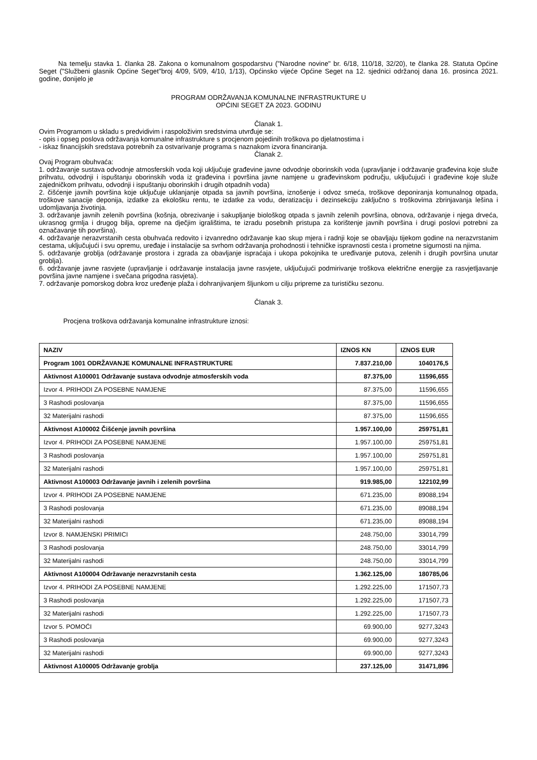Na temelju stavka 1. članka 28. Zakona o komunalnom gospodarstvu ("Narodne novine" br. 6/18, 110/18, 32/20), te članka 28. Statuta Općine Seget ("Službeni glasnik Općine Seget"broj 4/09, 5/09, 4/10, 1/13), Općinsko vijeće Općine Seget na 12. sjednici održanoj dana 16. prosinca 2021. godine, donijelo je
PROGRAM ODRŽAVANJA KOMUNALNE INFRASTRUKTURE U
OPĆINI SEGET ZA 2023. GODINU
Članak 1.
Ovim Programom u skladu s predvidivim i raspoloživim sredstvima utvrđuje se:
- opis i opseg poslova održavanja komunalne infrastrukture s procjenom pojedinih troškova po djelatnostima i
- iskaz financijskih sredstava potrebnih za ostvarivanje programa s naznakom izvora financiranja.
Članak 2.
Ovaj Program obuhvaća:
1. održavanje sustava odvodnje atmosferskih voda koji uključuje građevine javne odvodnje oborinskih voda (upravljanje i održavanje građevina koje služe prihvatu, odvodnji i ispuštanju oborinskih voda iz građevina i površina javne namjene u građevinskom području, uključujući i građevine koje služe zajedničkom prihvatu, odvodnji i ispuštanju oborinskih i drugih otpadnih voda)
2. čišćenje javnih površina koje uključuje uklanjanje otpada sa javnih površina, iznošenje i odvoz smeća, troškove deponiranja komunalnog otpada, troškove sanacije deponija, izdatke za ekološku rentu, te izdatke za vodu, deratizaciju i dezinsekciju zaključno s troškovima zbrinjavanja lešina i udomljavanja životinja.
3. održavanje javnih zelenih površina (košnja, obrezivanje i sakupljanje biološkog otpada s javnih zelenih površina, obnova, održavanje i njega drveća, ukrasnog grmlja i drugog bilja, opreme na dječjim igralištima, te izradu posebnih pristupa za korištenje javnih površina i drugi poslovi potrebni za označavanje tih površina).
4. održavanje nerazvrstanih cesta obuhvaća redovito i izvanredno održavanje kao skup mjera i radnji koje se obavljaju tijekom godine na nerazvrstanim cestama, uključujući i svu opremu, uređaje i instalacije sa svrhom održavanja prohodnosti i tehničke ispravnosti cesta i prometne sigurnosti na njima.
5. održavanje groblja (održavanje prostora i zgrada za obavljanje ispraćaja i ukopa pokojnika te uređivanje putova, zelenih i drugih površina unutar groblja).
6. održavanje javne rasvjete (upravljanje i održavanje instalacija javne rasvjete, uključujući podmirivanje troškova električne energije za rasvjetljavanje površina javne namjene i svečana prigodna rasvjeta).
7. održavanje pomorskog dobra kroz uređenje plaža i dohranjivanjem šljunkom u cilju pripreme za turističku sezonu.
Članak 3.
Procjena troškova održavanja komunalne infrastrukture iznosi:
| NAZIV | IZNOS KN | IZNOS EUR |
| --- | --- | --- |
| Program 1001 ODRŽAVANJE KOMUNALNE INFRASTRUKTURE | 7.837.210,00 | 1040176,5 |
| Aktivnost A100001 Održavanje sustava odvodnje atmosferskih voda | 87.375,00 | 11596,655 |
| Izvor 4. PRIHODI ZA POSEBNE NAMJENE | 87.375,00 | 11596,655 |
| 3 Rashodi poslovanja | 87.375,00 | 11596,655 |
| 32 Materijalni rashodi | 87.375,00 | 11596,655 |
| Aktivnost A100002 Čišćenje javnih površina | 1.957.100,00 | 259751,81 |
| Izvor 4. PRIHODI ZA POSEBNE NAMJENE | 1.957.100,00 | 259751,81 |
| 3 Rashodi poslovanja | 1.957.100,00 | 259751,81 |
| 32 Materijalni rashodi | 1.957.100,00 | 259751,81 |
| Aktivnost A100003 Održavanje javnih i zelenih površina | 919.985,00 | 122102,99 |
| Izvor 4. PRIHODI ZA POSEBNE NAMJENE | 671.235,00 | 89088,194 |
| 3 Rashodi poslovanja | 671.235,00 | 89088,194 |
| 32 Materijalni rashodi | 671.235,00 | 89088,194 |
| Izvor 8. NAMJENSKI PRIMICI | 248.750,00 | 33014,799 |
| 3 Rashodi poslovanja | 248.750,00 | 33014,799 |
| 32 Materijalni rashodi | 248.750,00 | 33014,799 |
| Aktivnost A100004 Održavanje nerazvrstanih cesta | 1.362.125,00 | 180785,06 |
| Izvor 4. PRIHODI ZA POSEBNE NAMJENE | 1.292.225,00 | 171507,73 |
| 3 Rashodi poslovanja | 1.292.225,00 | 171507,73 |
| 32 Materijalni rashodi | 1.292.225,00 | 171507,73 |
| Izvor 5. POMOĆI | 69.900,00 | 9277,3243 |
| 3 Rashodi poslovanja | 69.900,00 | 9277,3243 |
| 32 Materijalni rashodi | 69.900,00 | 9277,3243 |
| Aktivnost A100005 Održavanje groblja | 237.125,00 | 31471,896 |